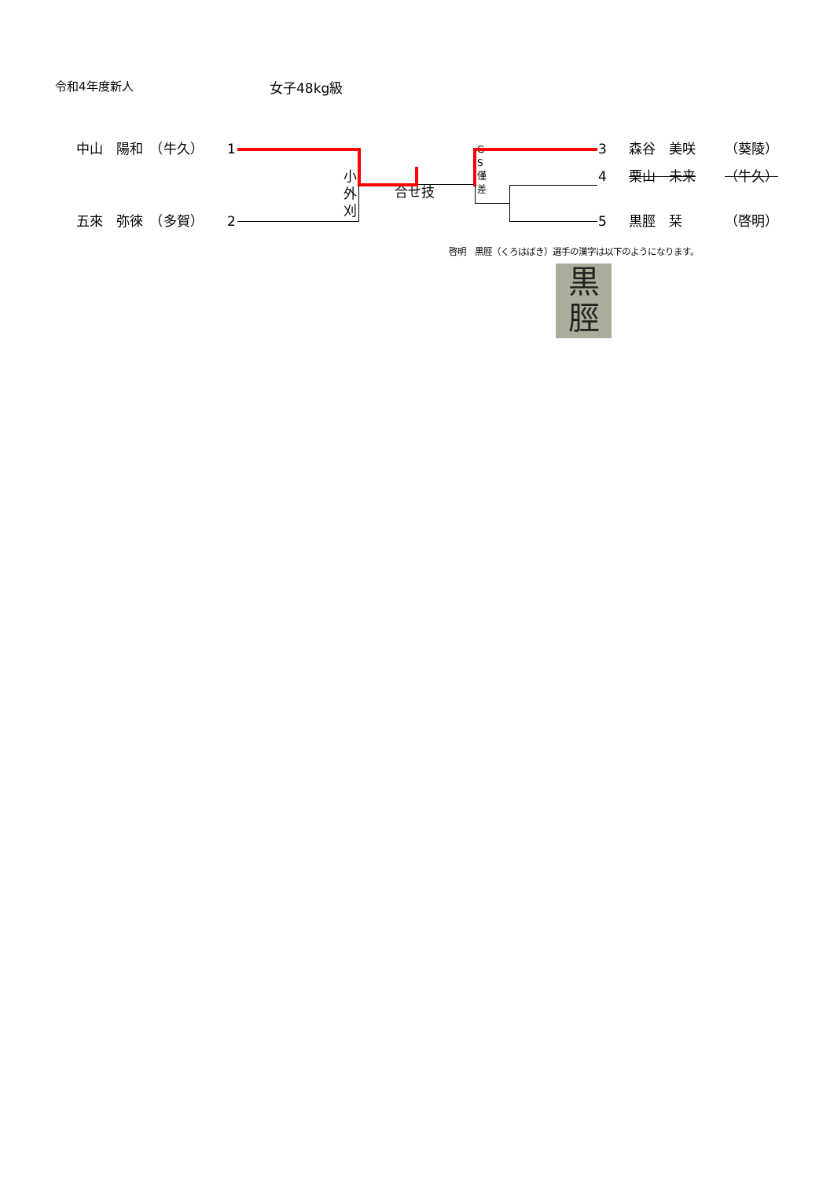令和4年度新人 女子48kg級
中山　陽和　（牛久）
1
小 外 刈
G S 僅 差
3
森谷　美咲
（葵陵）
合せ技
4
栗山　未来
（牛久）
五來　弥徠　（多賀）
2
5
黒脛　栞
（啓明）
啓明　黒脛（くろはばき）選手の漢字は以下のようになります。
黒
脛